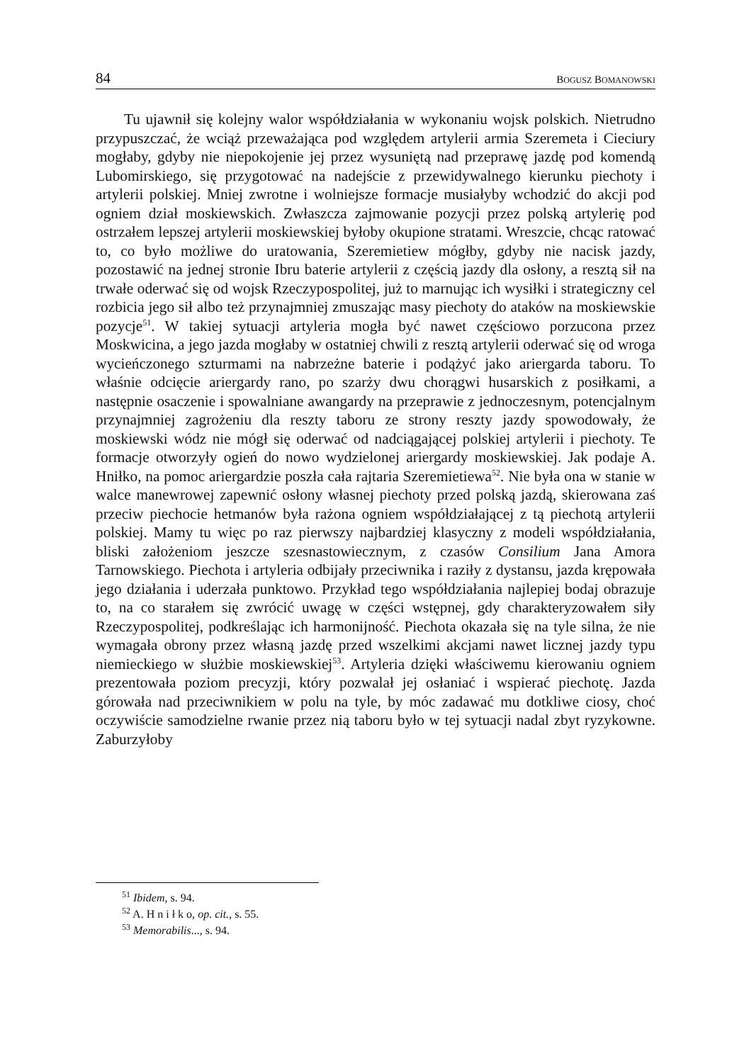84 BOGUSZ BOMANOWSKI
Tu ujawnił się kolejny walor współdziałania w wykonaniu wojsk polskich. Nietrudno przypuszczać, że wciąż przeważająca pod względem artylerii armia Szeremeta i Cieciury mogłaby, gdyby nie niepokojenie jej przez wysuniętą nad przeprawę jazdę pod komendą Lubomirskiego, się przygotować na nadejście z przewidywalnego kierunku piechoty i artylerii polskiej. Mniej zwrotne i wolniejsze formacje musiałyby wchodzić do akcji pod ogniem dział moskiewskich. Zwłaszcza zajmowanie pozycji przez polską artylerię pod ostrzałem lepszej artylerii moskiewskiej byłoby okupione stratami. Wreszcie, chcąc ratować to, co było możliwe do uratowania, Szeremietiew mógłby, gdyby nie nacisk jazdy, pozostawić na jednej stronie Ibru baterie artylerii z częścią jazdy dla osłony, a resztą sił na trwałe oderwać się od wojsk Rzeczypospolitej, już to marnując ich wysiłki i strategiczny cel rozbicia jego sił albo też przynajmniej zmuszając masy piechoty do ataków na moskiewskie pozycje<sup>51</sup>. W takiej sytuacji artyleria mogła być nawet częściowo porzucona przez Moskwicina, a jego jazda mogłaby w ostatniej chwili z resztą artylerii oderwać się od wroga wycieńczonego szturmami na nabrzeżne baterie i podążyć jako ariergarda taboru. To właśnie odcięcie ariergardy rano, po szarży dwu chorągwi husarskich z posiłkami, a następnie osaczenie i spowalniane awangardy na przeprawie z jednoczesnym, potencjalnym przynajmniej zagrożeniu dla reszty taboru ze strony reszty jazdy spowodowały, że moskiewski wódz nie mógł się oderwać od nadciągającej polskiej artylerii i piechoty. Te formacje otworzyły ogień do nowo wydzielonej ariergardy moskiewskiej. Jak podaje A. Hniłko, na pomoc ariergardzie poszła cała rajtaria Szeremietiewa<sup>52</sup>. Nie była ona w stanie w walce manewrowej zapewnić osłony własnej piechoty przed polską jazdą, skierowana zaś przeciw piechocie hetmanów była rażona ogniem współdziałającej z tą piechotą artylerii polskiej. Mamy tu więc po raz pierwszy najbardziej klasyczny z modeli współdziałania, bliski założeniom jeszcze szesnastowiecznym, z czasów Consilium Jana Amora Tarnowskiego. Piechota i artyleria odbijały przeciwnika i raziły z dystansu, jazda krępowała jego działania i uderzała punktowo. Przykład tego współdziałania najlepiej bodaj obrazuje to, na co starałem się zwrócić uwagę w części wstępnej, gdy charakteryzowałem siły Rzeczypospolitej, podkreślając ich harmonijność. Piechota okazała się na tyle silna, że nie wymagała obrony przez własną jazdę przed wszelkimi akcjami nawet licznej jazdy typu niemieckiego w służbie moskiewskiej<sup>53</sup>. Artyleria dzięki właściwemu kierowaniu ogniem prezentowała poziom precyzji, który pozwalał jej osłaniać i wspierać piechotę. Jazda górowała nad przeciwnikiem w polu na tyle, by móc zadawać mu dotkliwe ciosy, choć oczywiście samodzielne rwanie przez nią taboru było w tej sytuacji nadal zbyt ryzykowne. Zaburzyłoby
<sup>51</sup> Ibidem, s. 94.
<sup>52</sup> A. H n i ł k o, op. cit., s. 55.
<sup>53</sup> Memorabilis..., s. 94.